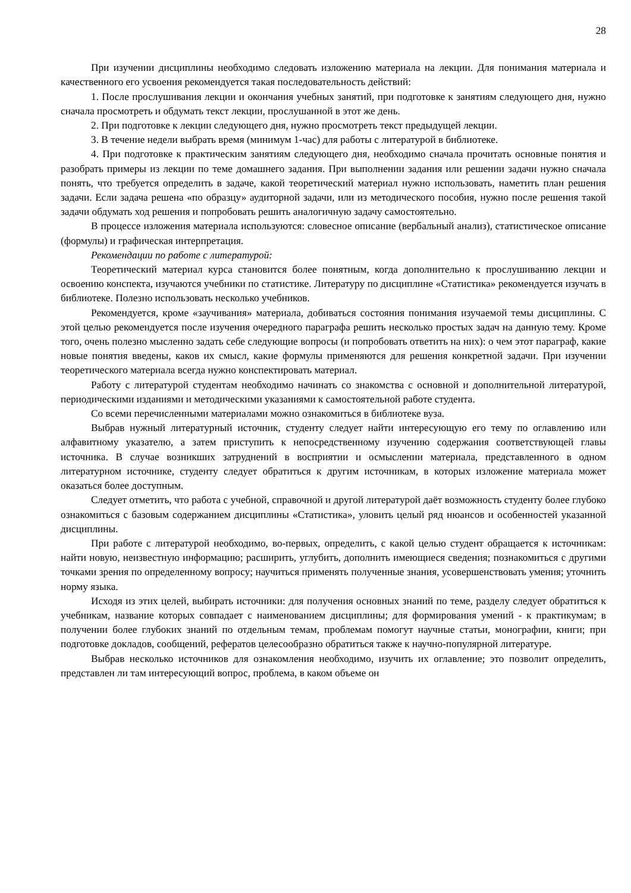28
При изучении дисциплины необходимо следовать изложению материала на лекции. Для понимания материала и качественного его усвоения рекомендуется такая последовательность действий:
1. После прослушивания лекции и окончания учебных занятий, при подготовке к занятиям следующего дня, нужно сначала просмотреть и обдумать текст лекции, прослушанной в этот же день.
2. При подготовке к лекции следующего дня, нужно просмотреть текст предыдущей лекции.
3. В течение недели выбрать время (минимум 1-час) для работы с литературой в библиотеке.
4. При подготовке к практическим занятиям следующего дня, необходимо сначала прочитать основные понятия и разобрать примеры из лекции по теме домашнего задания. При выполнении задания или решении задачи нужно сначала понять, что требуется определить в задаче, какой теоретический материал нужно использовать, наметить план решения задачи. Если задача решена «по образцу» аудиторной задачи, или из методического пособия, нужно после решения такой задачи обдумать ход решения и попробовать решить аналогичную задачу самостоятельно.
В процессе изложения материала используются: словесное описание (вербальный анализ), статистическое описание (формулы) и графическая интерпретация.
Рекомендации по работе с литературой:
Теоретический материал курса становится более понятным, когда дополнительно к прослушиванию лекции и освоению конспекта, изучаются учебники по статистике. Литературу по дисциплине «Статистика» рекомендуется изучать в библиотеке. Полезно использовать несколько учебников.
Рекомендуется, кроме «заучивания» материала, добиваться состояния понимания изучаемой темы дисциплины. С этой целью рекомендуется после изучения очередного параграфа решить несколько простых задач на данную тему. Кроме того, очень полезно мысленно задать себе следующие вопросы (и попробовать ответить на них): о чем этот параграф, какие новые понятия введены, каков их смысл, какие формулы применяются для решения конкретной задачи. При изучении теоретического материала всегда нужно конспектировать материал.
Работу с литературой студентам необходимо начинать со знакомства с основной и дополнительной литературой, периодическими изданиями и методическими указаниями к самостоятельной работе студента.
Со всеми перечисленными материалами можно ознакомиться в библиотеке вуза.
Выбрав нужный литературный источник, студенту следует найти интересующую его тему по оглавлению или алфавитному указателю, а затем приступить к непосредственному изучению содержания соответствующей главы источника. В случае возникших затруднений в восприятии и осмыслении материала, представленного в одном литературном источнике, студенту следует обратиться к другим источникам, в которых изложение материала может оказаться более доступным.
Следует отметить, что работа с учебной, справочной и другой литературой даёт возможность студенту более глубоко ознакомиться с базовым содержанием дисциплины «Статистика», уловить целый ряд нюансов и особенностей указанной дисциплины.
При работе с литературой необходимо, во-первых, определить, с какой целью студент обращается к источникам: найти новую, неизвестную информацию; расширить, углубить, дополнить имеющиеся сведения; познакомиться с другими точками зрения по определенному вопросу; научиться применять полученные знания, усовершенствовать умения; уточнить норму языка.
Исходя из этих целей, выбирать источники: для получения основных знаний по теме, разделу следует обратиться к учебникам, название которых совпадает с наименованием дисциплины; для формирования умений - к практикумам; в получении более глубоких знаний по отдельным темам, проблемам помогут научные статьи, монографии, книги; при подготовке докладов, сообщений, рефератов целесообразно обратиться также к научно-популярной литературе.
Выбрав несколько источников для ознакомления необходимо, изучить их оглавление; это позволит определить, представлен ли там интересующий вопрос, проблема, в каком объеме он